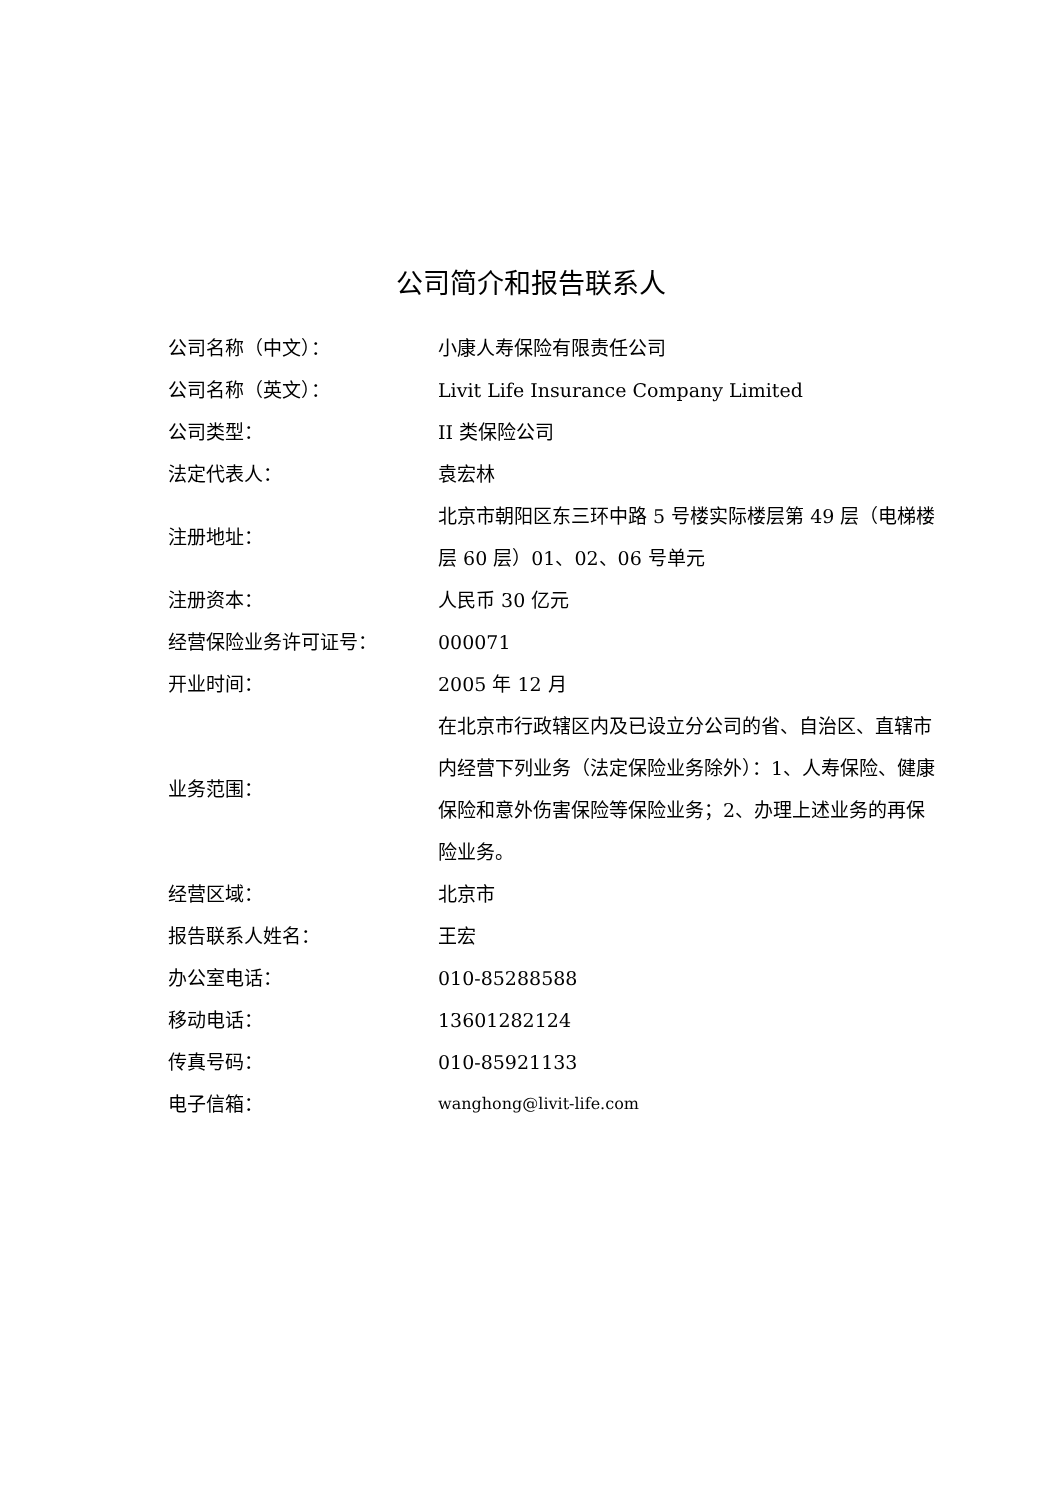公司简介和报告联系人
| 公司名称（中文）： | 小康人寿保险有限责任公司 |
| 公司名称（英文）： | Livit Life Insurance Company Limited |
| 公司类型： | II 类保险公司 |
| 法定代表人： | 袁宏林 |
| 注册地址： | 北京市朝阳区东三环中路 5 号楼实际楼层第 49 层（电梯楼层 60 层）01、02、06 号单元 |
| 注册资本： | 人民币 30 亿元 |
| 经营保险业务许可证号： | 000071 |
| 开业时间： | 2005 年 12 月 |
| 业务范围： | 在北京市行政辖区内及已设立分公司的省、自治区、直辖市内经营下列业务（法定保险业务除外）：1、人寿保险、健康保险和意外伤害保险等保险业务；2、办理上述业务的再保险业务。 |
| 经营区域： | 北京市 |
| 报告联系人姓名： | 王宏 |
| 办公室电话： | 010-85288588 |
| 移动电话： | 13601282124 |
| 传真号码： | 010-85921133 |
| 电子信箱： | wanghong@livit-life.com |